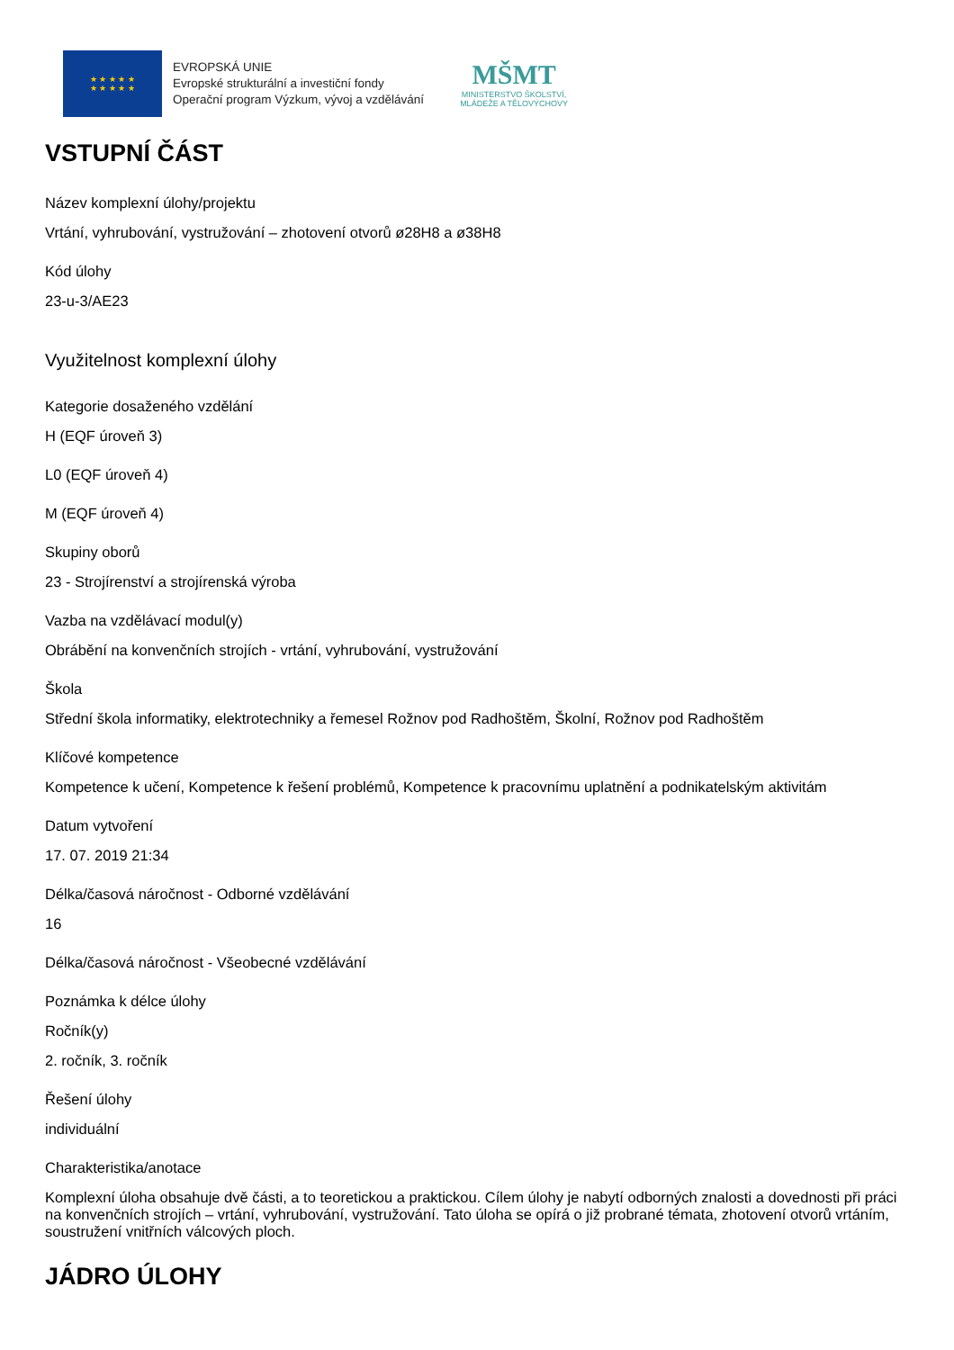★ ★ ★ ★ ★
★ ★ ★ ★ ★
EVROPSKÁ UNIE
Evropské strukturální a investiční fondy
Operační program Výzkum, vývoj a vzdělávání
MŠMT
MINISTERSTVO ŠKOLSTVÍ,
MLÁDEŽE A TĚLOVÝCHOVY
VSTUPNÍ ČÁST
Název komplexní úlohy/projektu
Vrtání, vyhrubování, vystružování – zhotovení otvorů ø28H8 a ø38H8
Kód úlohy
23-u-3/AE23
Využitelnost komplexní úlohy
Kategorie dosaženého vzdělání
H (EQF úroveň 3)
L0 (EQF úroveň 4)
M (EQF úroveň 4)
Skupiny oborů
23 - Strojírenství a strojírenská výroba
Vazba na vzdělávací modul(y)
Obrábění na konvenčních strojích - vrtání, vyhrubování, vystružování
Škola
Střední škola informatiky, elektrotechniky a řemesel Rožnov pod Radhoštěm, Školní, Rožnov pod Radhoštěm
Klíčové kompetence
Kompetence k učení, Kompetence k řešení problémů, Kompetence k pracovnímu uplatnění a podnikatelským aktivitám
Datum vytvoření
17. 07. 2019 21:34
Délka/časová náročnost - Odborné vzdělávání
16
Délka/časová náročnost - Všeobecné vzdělávání
Poznámka k délce úlohy
Ročník(y)
2. ročník, 3. ročník
Řešení úlohy
individuální
Charakteristika/anotace
Komplexní úloha obsahuje dvě části, a to teoretickou a praktickou. Cílem úlohy je nabytí odborných znalosti a dovednosti při práci na konvenčních strojích – vrtání, vyhrubování, vystružování. Tato úloha se opírá o již probrané témata, zhotovení otvorů vrtáním, soustružení vnitřních válcových ploch.
JÁDRO ÚLOHY